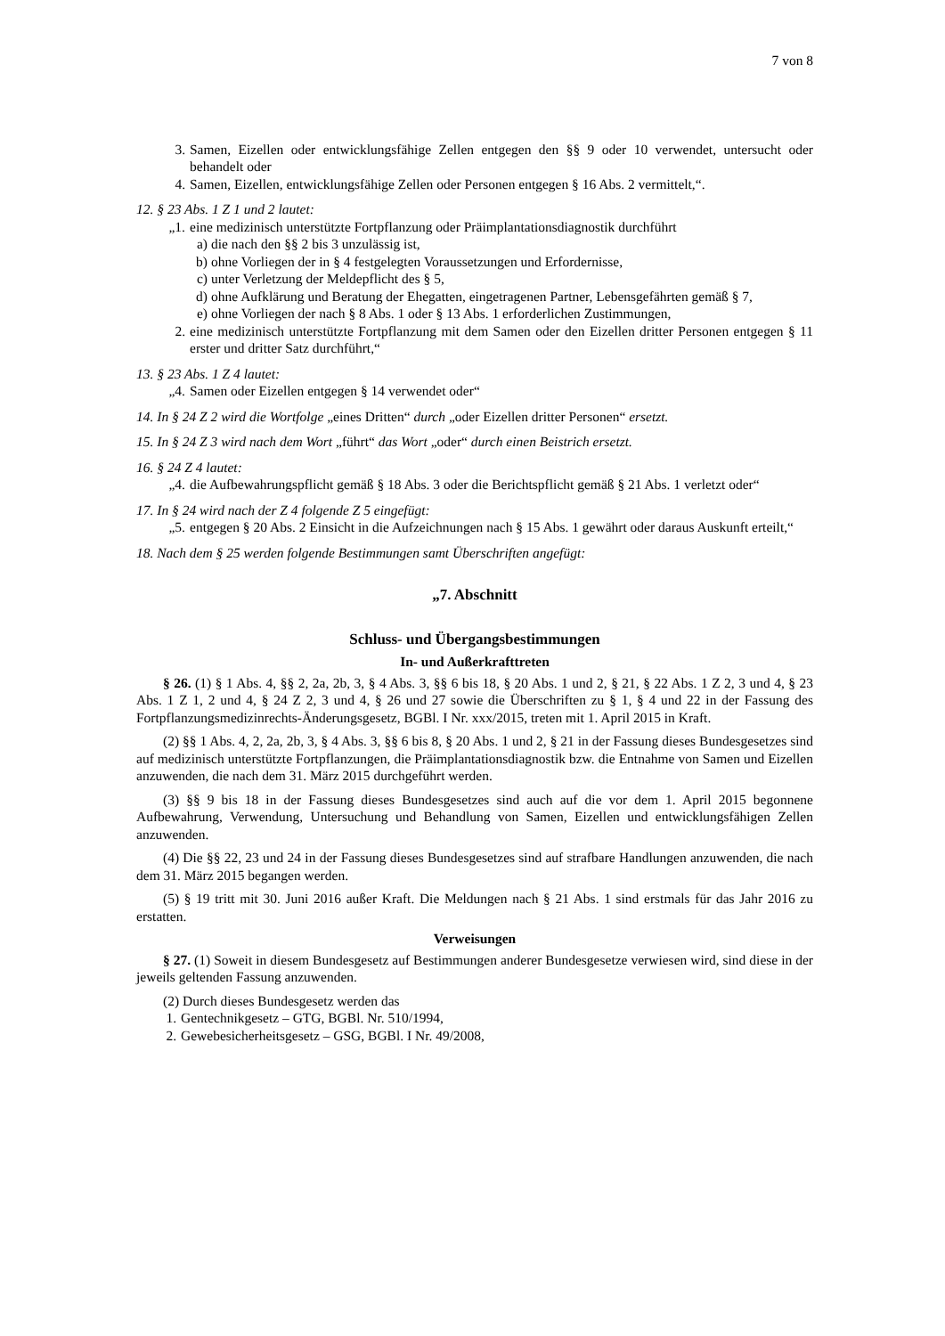7 von 8
3. Samen, Eizellen oder entwicklungsfähige Zellen entgegen den §§ 9 oder 10 verwendet, untersucht oder behandelt oder
4. Samen, Eizellen, entwicklungsfähige Zellen oder Personen entgegen § 16 Abs. 2 vermittelt,“.
12. § 23 Abs. 1 Z 1 und 2 lautet:
„1.
eine medizinisch unterstützte Fortpflanzung oder Präimplantationsdiagnostik durchführt
a) die nach den §§ 2 bis 3 unzulässig ist,
b) ohne Vorliegen der in § 4 festgelegten Voraussetzungen und Erfordernisse,
c) unter Verletzung der Meldepflicht des § 5,
d) ohne Aufklärung und Beratung der Ehegatten, eingetragenen Partner, Lebensgefährten gemäß § 7,
e) ohne Vorliegen der nach § 8 Abs. 1 oder § 13 Abs. 1 erforderlichen Zustimmungen,
2. eine medizinisch unterstützte Fortpflanzung mit dem Samen oder den Eizellen dritter Personen entgegen § 11 erster und dritter Satz durchführt,“
13. § 23 Abs. 1 Z 4 lautet:
„4.
Samen oder Eizellen entgegen § 14 verwendet oder“
14. In § 24 Z 2 wird die Wortfolge „eines Dritten“ durch „oder Eizellen dritter Personen“ ersetzt.
15. In § 24 Z 3 wird nach dem Wort „führt“ das Wort „oder“ durch einen Beistrich ersetzt.
16. § 24 Z 4 lautet:
„4.
die Aufbewahrungspflicht gemäß § 18 Abs. 3 oder die Berichtspflicht gemäß § 21 Abs. 1 verletzt oder“
17. In § 24 wird nach der Z 4 folgende Z 5 eingefügt:
„5.
entgegen § 20 Abs. 2 Einsicht in die Aufzeichnungen nach § 15 Abs. 1 gewährt oder daraus Auskunft erteilt,“
18. Nach dem § 25 werden folgende Bestimmungen samt Überschriften angefügt:
„7. Abschnitt
Schluss- und Übergangsbestimmungen
In- und Außerkrafttreten
§ 26. (1) § 1 Abs. 4, §§ 2, 2a, 2b, 3, § 4 Abs. 3, §§ 6 bis 18, § 20 Abs. 1 und 2, § 21, § 22 Abs. 1 Z 2, 3 und 4, § 23 Abs. 1 Z 1, 2 und 4, § 24 Z 2, 3 und 4, § 26 und 27 sowie die Überschriften zu § 1, § 4 und 22 in der Fassung des Fortpflanzungsmedizinrechts-Änderungsgesetz, BGBl. I Nr. xxx/2015, treten mit 1. April 2015 in Kraft.
(2) §§ 1 Abs. 4, 2, 2a, 2b, 3, § 4 Abs. 3, §§ 6 bis 8, § 20 Abs. 1 und 2, § 21 in der Fassung dieses Bundesgesetzes sind auf medizinisch unterstützte Fortpflanzungen, die Präimplantationsdiagnostik bzw. die Entnahme von Samen und Eizellen anzuwenden, die nach dem 31. März 2015 durchgeführt werden.
(3) §§ 9 bis 18 in der Fassung dieses Bundesgesetzes sind auch auf die vor dem 1. April 2015 begonnene Aufbewahrung, Verwendung, Untersuchung und Behandlung von Samen, Eizellen und entwicklungsfähigen Zellen anzuwenden.
(4) Die §§ 22, 23 und 24 in der Fassung dieses Bundesgesetzes sind auf strafbare Handlungen anzuwenden, die nach dem 31. März 2015 begangen werden.
(5) § 19 tritt mit 30. Juni 2016 außer Kraft. Die Meldungen nach § 21 Abs. 1 sind erstmals für das Jahr 2016 zu erstatten.
Verweisungen
§ 27. (1) Soweit in diesem Bundesgesetz auf Bestimmungen anderer Bundesgesetze verwiesen wird, sind diese in der jeweils geltenden Fassung anzuwenden.
(2) Durch dieses Bundesgesetz werden das
1. Gentechnikgesetz – GTG, BGBl. Nr. 510/1994,
2. Gewebesicherheitsgesetz – GSG, BGBl. I Nr. 49/2008,